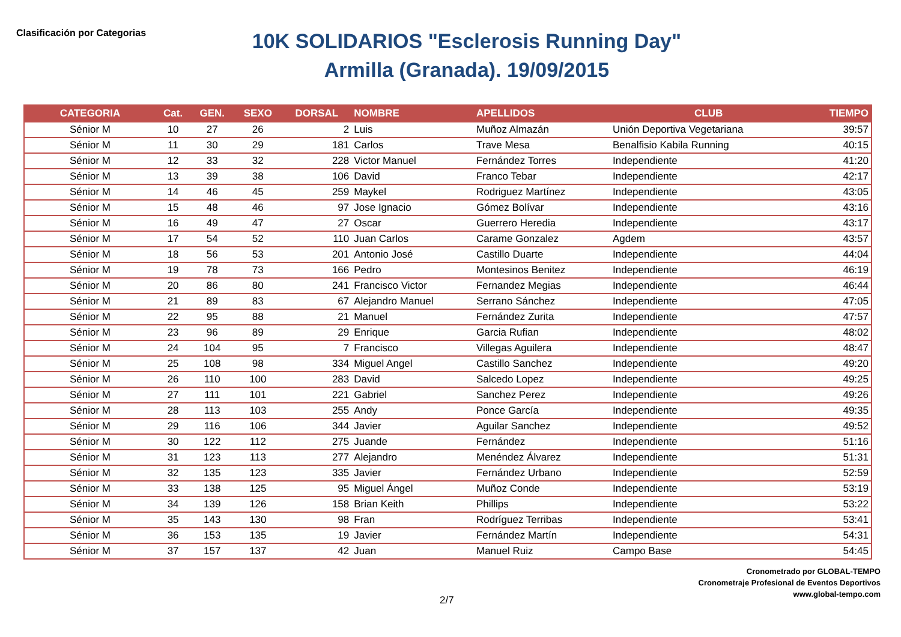Clasificación por Categorias
10K SOLIDARIOS "Esclerosis Running Day"
Armilla (Granada). 19/09/2015
| CATEGORIA | Cat. | GEN. | SEXO | DORSAL | NOMBRE | APELLIDOS | CLUB | TIEMPO |
| --- | --- | --- | --- | --- | --- | --- | --- | --- |
| Sénior M | 10 | 27 | 26 | 2 | Luis | Muñoz Almazán | Unión Deportiva Vegetariana | 39:57 |
| Sénior M | 11 | 30 | 29 | 181 | Carlos | Trave Mesa | Benalfisio Kabila Running | 40:15 |
| Sénior M | 12 | 33 | 32 | 228 | Victor Manuel | Fernández Torres | Independiente | 41:20 |
| Sénior M | 13 | 39 | 38 | 106 | David | Franco Tebar | Independiente | 42:17 |
| Sénior M | 14 | 46 | 45 | 259 | Maykel | Rodriguez Martínez | Independiente | 43:05 |
| Sénior M | 15 | 48 | 46 | 97 | Jose Ignacio | Gómez Bolívar | Independiente | 43:16 |
| Sénior M | 16 | 49 | 47 | 27 | Oscar | Guerrero Heredia | Independiente | 43:17 |
| Sénior M | 17 | 54 | 52 | 110 | Juan Carlos | Carame Gonzalez | Agdem | 43:57 |
| Sénior M | 18 | 56 | 53 | 201 | Antonio José | Castillo Duarte | Independiente | 44:04 |
| Sénior M | 19 | 78 | 73 | 166 | Pedro | Montesinos Benitez | Independiente | 46:19 |
| Sénior M | 20 | 86 | 80 | 241 | Francisco Victor | Fernandez Megias | Independiente | 46:44 |
| Sénior M | 21 | 89 | 83 | 67 | Alejandro Manuel | Serrano Sánchez | Independiente | 47:05 |
| Sénior M | 22 | 95 | 88 | 21 | Manuel | Fernández Zurita | Independiente | 47:57 |
| Sénior M | 23 | 96 | 89 | 29 | Enrique | Garcia Rufian | Independiente | 48:02 |
| Sénior M | 24 | 104 | 95 | 7 | Francisco | Villegas Aguilera | Independiente | 48:47 |
| Sénior M | 25 | 108 | 98 | 334 | Miguel Angel | Castillo Sanchez | Independiente | 49:20 |
| Sénior M | 26 | 110 | 100 | 283 | David | Salcedo Lopez | Independiente | 49:25 |
| Sénior M | 27 | 111 | 101 | 221 | Gabriel | Sanchez Perez | Independiente | 49:26 |
| Sénior M | 28 | 113 | 103 | 255 | Andy | Ponce García | Independiente | 49:35 |
| Sénior M | 29 | 116 | 106 | 344 | Javier | Aguilar Sanchez | Independiente | 49:52 |
| Sénior M | 30 | 122 | 112 | 275 | Juande | Fernández | Independiente | 51:16 |
| Sénior M | 31 | 123 | 113 | 277 | Alejandro | Menéndez Álvarez | Independiente | 51:31 |
| Sénior M | 32 | 135 | 123 | 335 | Javier | Fernández Urbano | Independiente | 52:59 |
| Sénior M | 33 | 138 | 125 | 95 | Miguel Ángel | Muñoz Conde | Independiente | 53:19 |
| Sénior M | 34 | 139 | 126 | 158 | Brian Keith | Phillips | Independiente | 53:22 |
| Sénior M | 35 | 143 | 130 | 98 | Fran | Rodríguez Terribas | Independiente | 53:41 |
| Sénior M | 36 | 153 | 135 | 19 | Javier | Fernández Martín | Independiente | 54:31 |
| Sénior M | 37 | 157 | 137 | 42 | Juan | Manuel Ruiz | Campo Base | 54:45 |
Cronometrado por GLOBAL-TEMPO
Cronometraje Profesional de Eventos Deportivos
www.global-tempo.com
2/7